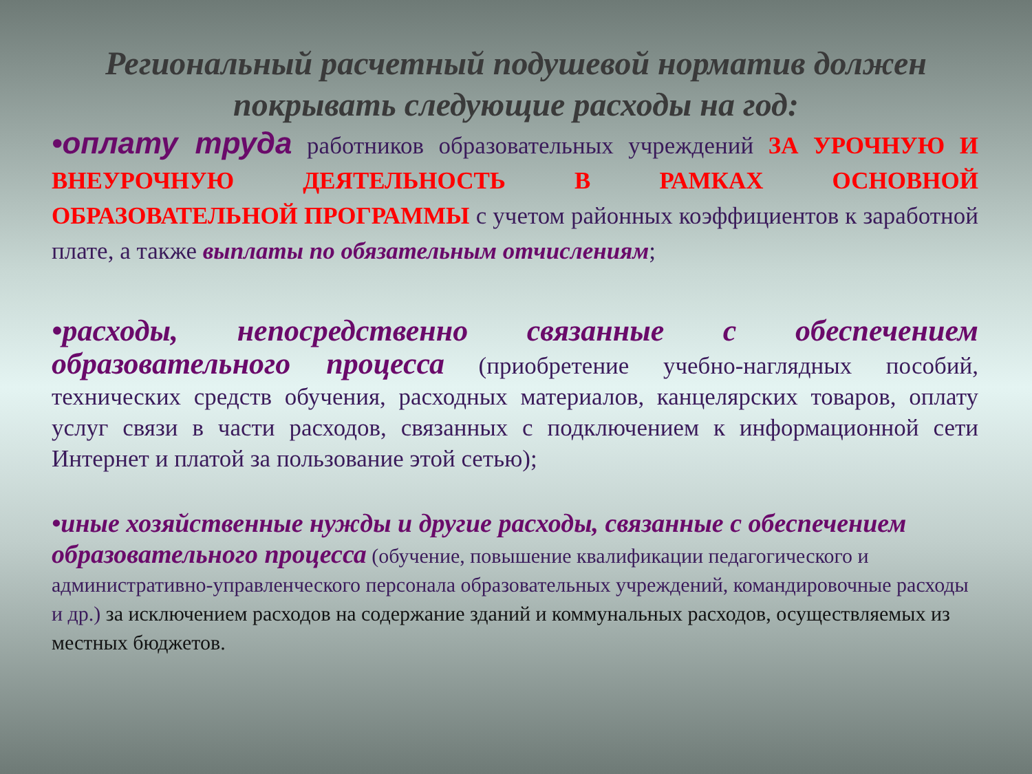Региональный расчетный подушевой норматив должен покрывать следующие расходы на год:
•оплату труда работников образовательных учреждений ЗА УРОЧНУЮ И ВНЕУРОЧНУЮ ДЕЯТЕЛЬНОСТЬ В РАМКАХ ОСНОВНОЙ ОБРАЗОВАТЕЛЬНОЙ ПРОГРАММЫ с учетом районных коэффициентов к заработной плате, а также выплаты по обязательным отчислениям;
•расходы, непосредственно связанные с обеспечением образовательного процесса (приобретение учебно-наглядных пособий, технических средств обучения, расходных материалов, канцелярских товаров, оплату услуг связи в части расходов, связанных с подключением к информационной сети Интернет и платой за пользование этой сетью);
•иные хозяйственные нужды и другие расходы, связанные с обеспечением образовательного процесса (обучение, повышение квалификации педагогического и административно-управленческого персонала образовательных учреждений, командировочные расходы и др.) за исключением расходов на содержание зданий и коммунальных расходов, осуществляемых из местных бюджетов.